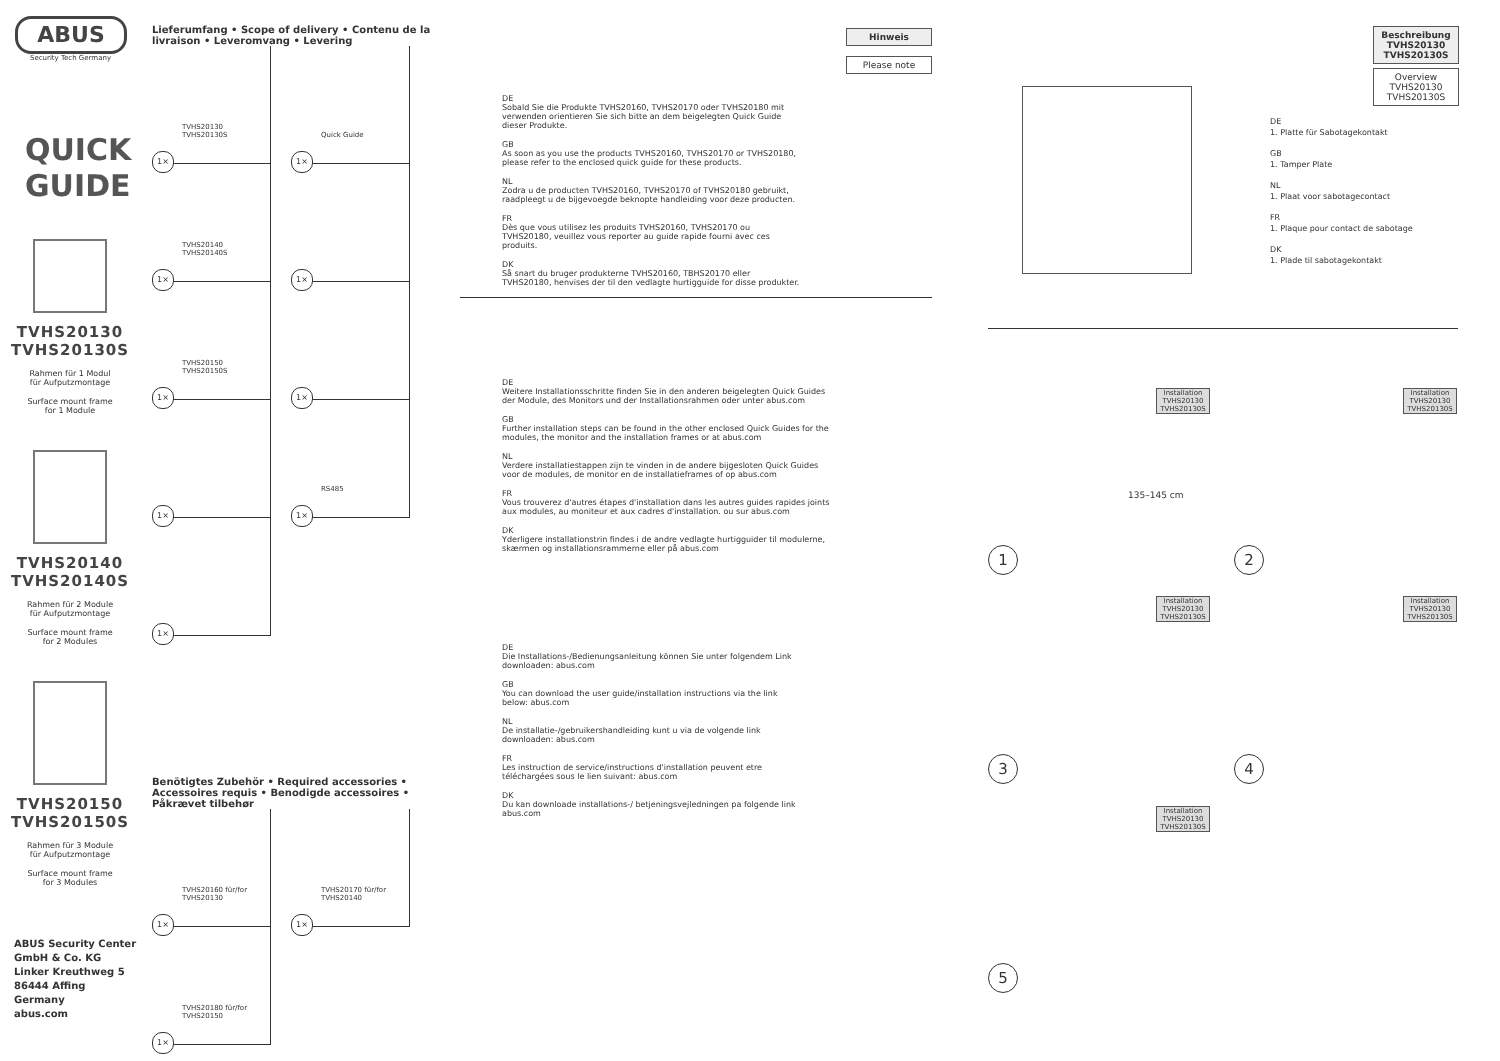ABUS
Security Tech Germany
QUICK GUIDE
TVHS20130
TVHS20130S
Rahmen für 1 Modul
für Aufputzmontage
Surface mount frame
for 1 Module
TVHS20140
TVHS20140S
Rahmen für 2 Module
für Aufputzmontage
Surface mount frame
for 2 Modules
TVHS20150
TVHS20150S
Rahmen für 3 Module
für Aufputzmontage
Surface mount frame
for 3 Modules
ABUS Security Center
GmbH & Co. KG
Linker Kreuthweg 5
86444 Affing
Germany
abus.com
Lieferumfang • Scope of delivery • Contenu de la livraison • Leveromvang • Levering
TVHS20130
TVHS20130S 1×
Quick Guide 1×
TVHS20140
TVHS20140S 1×
1×
TVHS20150
TVHS20150S 1×
1× 1×
RS485 1× 1×
Benötigtes Zubehör • Required accessories • Accessoires requis • Benodigde accessoires • Påkrævet tilbehør
TVHS20160 für/for
TVHS20130 1×
TVHS20170 für/for
TVHS20140 1×
TVHS20180 für/for
TVHS20150 1×
Hinweis
Please note
DE
Sobald Sie die Produkte TVHS20160, TVHS20170 oder TVHS20180 mit verwenden orientieren Sie sich bitte an dem beigelegten Quick Guide dieser Produkte.
GB
As soon as you use the products TVHS20160, TVHS20170 or TVHS20180, please refer to the enclosed quick guide for these products.
NL
Zodra u de producten TVHS20160, TVHS20170 of TVHS20180 gebruikt, raadpleegt u de bijgevoegde beknopte handleiding voor deze producten.
FR
Dès que vous utilisez les produits TVHS20160, TVHS20170 ou TVHS20180, veuillez vous reporter au guide rapide fourni avec ces produits.
DK
Så snart du bruger produkterne TVHS20160, TBHS20170 eller TVHS20180, henvises der til den vedlagte hurtigguide for disse produkter.
DE
Weitere Installationsschritte finden Sie in den anderen beigelegten Quick Guides der Module, des Monitors und der Installationsrahmen oder unter abus.com
GB
Further installation steps can be found in the other enclosed Quick Guides for the modules, the monitor and the installation frames or at abus.com
NL
Verdere installatiestappen zijn te vinden in de andere bijgesloten Quick Guides voor de modules, de monitor en de installatieframes of op abus.com
FR
Vous trouverez d'autres étapes d'installation dans les autres guides rapides joints aux modules, au moniteur et aux cadres d'installation. ou sur abus.com
DK
Yderligere installationstrin findes i de andre vedlagte hurtigguider til modulerne, skærmen og installationsrammerne eller på abus.com
DE
Die Installations-/Bedienungsanleitung können Sie unter folgendem Link downloaden: abus.com
GB
You can download the user guide/installation instructions via the link below: abus.com
NL
De installatie-/gebruikershandleiding kunt u via de volgende link downloaden: abus.com
FR
Les instruction de service/instructions d'installation peuvent etre téléchargées sous le lien suivant: abus.com
DK
Du kan downloade installations-/ betjeningsvejledningen pa folgende link abus.com
Beschreibung
TVHS20130
TVHS20130S
Overview
TVHS20130
TVHS20130S
DE
1. Platte für Sabotagekontakt
GB
1. Tamper Plate
NL
1. Plaat voor sabotagecontact
FR
1. Plaque pour contact de sabotage
DK
1. Plade til sabotagekontakt
Installation TVHS20130 TVHS20130S
Installation TVHS20130 TVHS20130S
1 2
135–145 cm
Installation TVHS20130 TVHS20130S
Installation TVHS20130 TVHS20130S
3 4
Installation TVHS20130 TVHS20130S
5